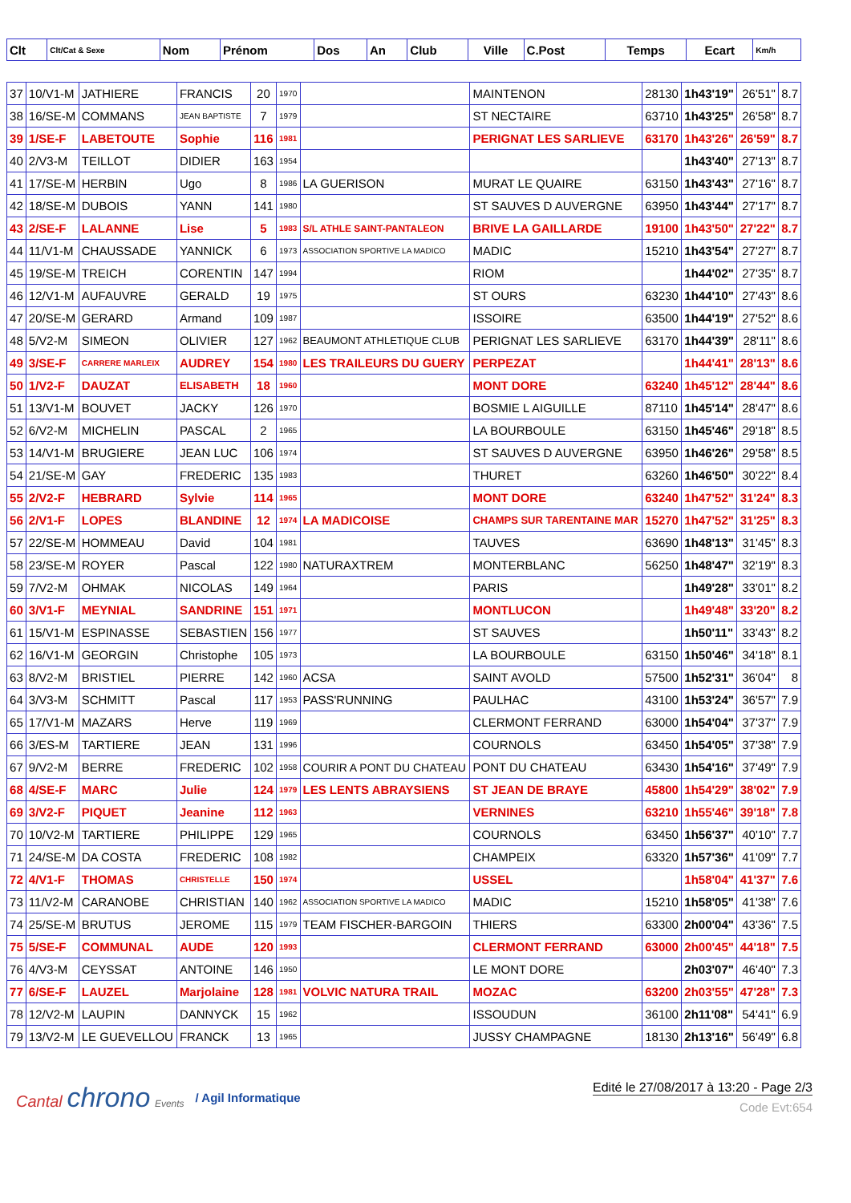| Clt | Clt/Cat & Sexe | Nom | Prénom | Dos | An | Club | Ville | C.Post | Temps | Ecart | Km/h |
| --- | --- | --- | --- | --- | --- | --- | --- | --- | --- | --- | --- |
| 37 | 10/V1-M | JATHIERE | FRANCIS | 20 | 1970 | | MAINTENON | 28130 | 1h43'19" | 26'51" | 8.7 |
| 38 | 16/SE-M | COMMANS | JEAN BAPTISTE | 7 | 1979 | | ST NECTAIRE | 63710 | 1h43'25" | 26'58" | 8.7 |
| 39 | 1/SE-F | LABETOUTE | Sophie | 116 | 1981 | | PERIGNAT LES SARLIEVE | 63170 | 1h43'26" | 26'59" | 8.7 |
| 40 | 2/V3-M | TEILLOT | DIDIER | 163 | 1954 | | | | 1h43'40" | 27'13" | 8.7 |
| 41 | 17/SE-M | HERBIN | Ugo | 8 | 1986 | LA GUERISON | MURAT LE QUAIRE | 63150 | 1h43'43" | 27'16" | 8.7 |
| 42 | 18/SE-M | DUBOIS | YANN | 141 | 1980 | | ST SAUVES D AUVERGNE | 63950 | 1h43'44" | 27'17" | 8.7 |
| 43 | 2/SE-F | LALANNE | Lise | 5 | 1983 | S/L ATHLE SAINT-PANTALEON | BRIVE LA GAILLARDE | 19100 | 1h43'50" | 27'22" | 8.7 |
| 44 | 11/V1-M | CHAUSSADE | YANNICK | 6 | 1973 | ASSOCIATION SPORTIVE LA MADICO | MADIC | 15210 | 1h43'54" | 27'27" | 8.7 |
| 45 | 19/SE-M | TREICH | CORENTIN | 147 | 1994 | | RIOM | | 1h44'02" | 27'35" | 8.7 |
| 46 | 12/V1-M | AUFAUVRE | GERALD | 19 | 1975 | | ST OURS | 63230 | 1h44'10" | 27'43" | 8.6 |
| 47 | 20/SE-M | GERARD | Armand | 109 | 1987 | | ISSOIRE | 63500 | 1h44'19" | 27'52" | 8.6 |
| 48 | 5/V2-M | SIMEON | OLIVIER | 127 | 1962 | BEAUMONT ATHLETIQUE CLUB | PERIGNAT LES SARLIEVE | 63170 | 1h44'39" | 28'11" | 8.6 |
| 49 | 3/SE-F | CARRERE MARLEIX | AUDREY | 154 | 1980 | LES TRAILEURS DU GUERY | PERPEZAT | | 1h44'41" | 28'13" | 8.6 |
| 50 | 1/V2-F | DAUZAT | ELISABETH | 18 | 1960 | | MONT DORE | 63240 | 1h45'12" | 28'44" | 8.6 |
| 51 | 13/V1-M | BOUVET | JACKY | 126 | 1970 | | BOSMIE L AIGUILLE | 87110 | 1h45'14" | 28'47" | 8.6 |
| 52 | 6/V2-M | MICHELIN | PASCAL | 2 | 1965 | | LA BOURBOULE | 63150 | 1h45'46" | 29'18" | 8.5 |
| 53 | 14/V1-M | BRUGIERE | JEAN LUC | 106 | 1974 | | ST SAUVES D AUVERGNE | 63950 | 1h46'26" | 29'58" | 8.5 |
| 54 | 21/SE-M | GAY | FREDERIC | 135 | 1983 | | THURET | 63260 | 1h46'50" | 30'22" | 8.4 |
| 55 | 2/V2-F | HEBRARD | Sylvie | 114 | 1965 | | MONT DORE | 63240 | 1h47'52" | 31'24" | 8.3 |
| 56 | 2/V1-F | LOPES | BLANDINE | 12 | 1974 | LA MADICOISE | CHAMPS SUR TARENTAINE MAR | 15270 | 1h47'52" | 31'25" | 8.3 |
| 57 | 22/SE-M | HOMMEAU | David | 104 | 1981 | | TAUVES | 63690 | 1h48'13" | 31'45" | 8.3 |
| 58 | 23/SE-M | ROYER | Pascal | 122 | 1980 | NATURAXTREM | MONTERBLANC | 56250 | 1h48'47" | 32'19" | 8.3 |
| 59 | 7/V2-M | OHMAK | NICOLAS | 149 | 1964 | | PARIS | | 1h49'28" | 33'01" | 8.2 |
| 60 | 3/V1-F | MEYNIAL | SANDRINE | 151 | 1971 | | MONTLUCON | | 1h49'48" | 33'20" | 8.2 |
| 61 | 15/V1-M | ESPINASSE | SEBASTIEN | 156 | 1977 | | ST SAUVES | | 1h50'11" | 33'43" | 8.2 |
| 62 | 16/V1-M | GEORGIN | Christophe | 105 | 1973 | | LA BOURBOULE | 63150 | 1h50'46" | 34'18" | 8.1 |
| 63 | 8/V2-M | BRISTIEL | PIERRE | 142 | 1960 | ACSA | SAINT AVOLD | 57500 | 1h52'31" | 36'04" | 8 |
| 64 | 3/V3-M | SCHMITT | Pascal | 117 | 1953 | PASS'RUNNING | PAULHAC | 43100 | 1h53'24" | 36'57" | 7.9 |
| 65 | 17/V1-M | MAZARS | Herve | 119 | 1969 | | CLERMONT FERRAND | 63000 | 1h54'04" | 37'37" | 7.9 |
| 66 | 3/ES-M | TARTIERE | JEAN | 131 | 1996 | | COURNOLS | 63450 | 1h54'05" | 37'38" | 7.9 |
| 67 | 9/V2-M | BERRE | FREDERIC | 102 | 1958 | COURIR A PONT DU CHATEAU | PONT DU CHATEAU | 63430 | 1h54'16" | 37'49" | 7.9 |
| 68 | 4/SE-F | MARC | Julie | 124 | 1979 | LES LENTS ABRAYSIENS | ST JEAN DE BRAYE | 45800 | 1h54'29" | 38'02" | 7.9 |
| 69 | 3/V2-F | PIQUET | Jeanine | 112 | 1963 | | VERNINES | 63210 | 1h55'46" | 39'18" | 7.8 |
| 70 | 10/V2-M | TARTIERE | PHILIPPE | 129 | 1965 | | COURNOLS | 63450 | 1h56'37" | 40'10" | 7.7 |
| 71 | 24/SE-M | DA COSTA | FREDERIC | 108 | 1982 | | CHAMPEIX | 63320 | 1h57'36" | 41'09" | 7.7 |
| 72 | 4/V1-F | THOMAS | CHRISTELLE | 150 | 1974 | | USSEL | | 1h58'04" | 41'37" | 7.6 |
| 73 | 11/V2-M | CARANOBE | CHRISTIAN | 140 | 1962 | ASSOCIATION SPORTIVE LA MADICO | MADIC | 15210 | 1h58'05" | 41'38" | 7.6 |
| 74 | 25/SE-M | BRUTUS | JEROME | 115 | 1979 | TEAM FISCHER-BARGOIN | THIERS | 63300 | 2h00'04" | 43'36" | 7.5 |
| 75 | 5/SE-F | COMMUNAL | AUDE | 120 | 1993 | | CLERMONT FERRAND | 63000 | 2h00'45" | 44'18" | 7.5 |
| 76 | 4/V3-M | CEYSSAT | ANTOINE | 146 | 1950 | | LE MONT DORE | | 2h03'07" | 46'40" | 7.3 |
| 77 | 6/SE-F | LAUZEL | Marjolaine | 128 | 1981 | VOLVIC NATURA TRAIL | MOZAC | 63200 | 2h03'55" | 47'28" | 7.3 |
| 78 | 12/V2-M | LAUPIN | DANNYCK | 15 | 1962 | | ISSOUDUN | 36100 | 2h11'08" | 54'41" | 6.9 |
| 79 | 13/V2-M | LE GUEVELLOU | FRANCK | 13 | 1965 | | JUSSY CHAMPAGNE | 18130 | 2h13'16" | 56'49" | 6.8 |
Cantal chrono Events
/ Agil Informatique
Edité le 27/08/2017 à 13:20 - Page 2/3
Code Evt:654